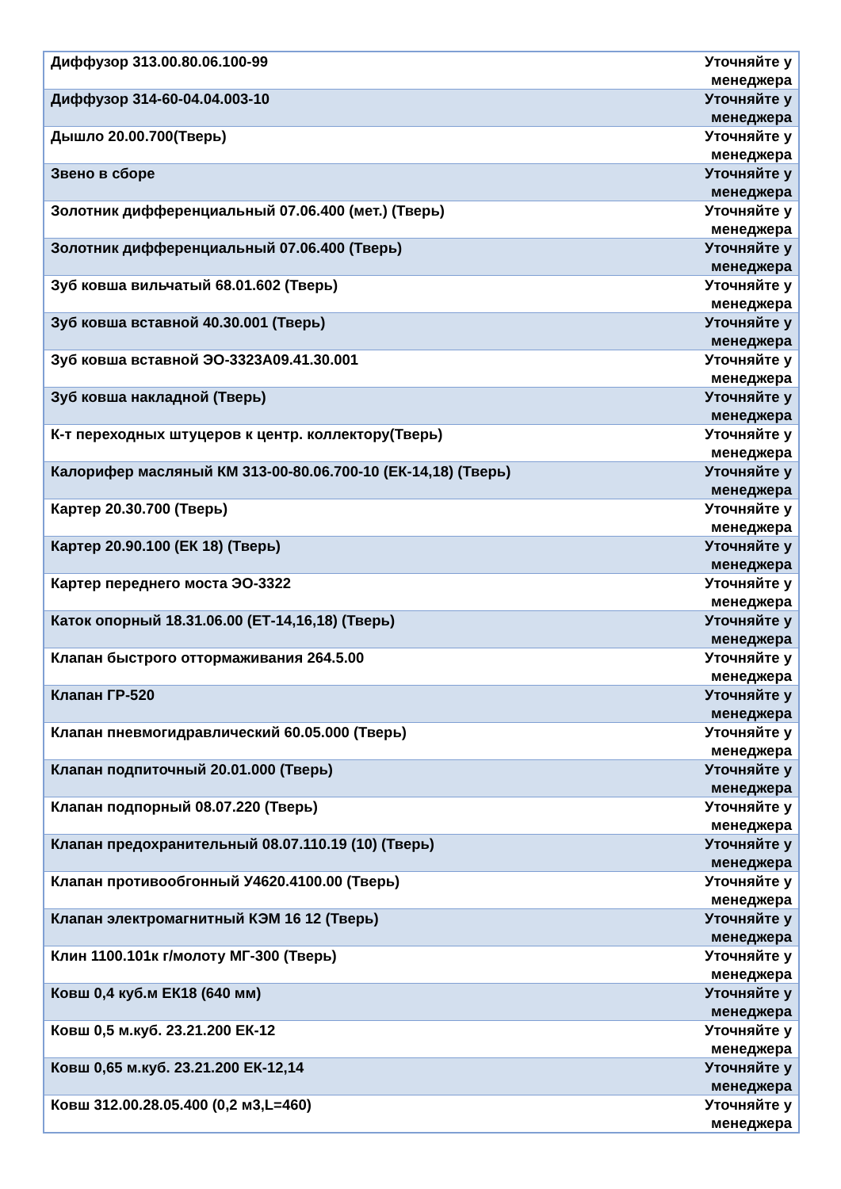| Диффузор 313.00.80.06.100-99 | Уточняйте у менеджера |
| Диффузор 314-60-04.04.003-10 | Уточняйте у менеджера |
| Дышло 20.00.700(Тверь) | Уточняйте у менеджера |
| Звено в сборе | Уточняйте у менеджера |
| Золотник дифференциальный 07.06.400 (мет.) (Тверь) | Уточняйте у менеджера |
| Золотник дифференциальный 07.06.400 (Тверь) | Уточняйте у менеджера |
| Зуб ковша вильчатый 68.01.602 (Тверь) | Уточняйте у менеджера |
| Зуб ковша вставной 40.30.001 (Тверь) | Уточняйте у менеджера |
| Зуб ковша вставной ЭО-3323А09.41.30.001 | Уточняйте у менеджера |
| Зуб ковша накладной (Тверь) | Уточняйте у менеджера |
| К-т переходных штуцеров к центр. коллектору(Тверь) | Уточняйте у менеджера |
| Калорифер масляный КМ 313-00-80.06.700-10 (ЕК-14,18) (Тверь) | Уточняйте у менеджера |
| Картер 20.30.700 (Тверь) | Уточняйте у менеджера |
| Картер 20.90.100 (ЕК 18) (Тверь) | Уточняйте у менеджера |
| Картер переднего моста ЭО-3322 | Уточняйте у менеджера |
| Каток опорный 18.31.06.00 (ЕТ-14,16,18) (Тверь) | Уточняйте у менеджера |
| Клапан быстрого оттормаживания 264.5.00 | Уточняйте у менеджера |
| Клапан ГР-520 | Уточняйте у менеджера |
| Клапан пневмогидравлический 60.05.000 (Тверь) | Уточняйте у менеджера |
| Клапан подпиточный 20.01.000 (Тверь) | Уточняйте у менеджера |
| Клапан подпорный 08.07.220 (Тверь) | Уточняйте у менеджера |
| Клапан предохранительный 08.07.110.19 (10) (Тверь) | Уточняйте у менеджера |
| Клапан противообгонный У4620.4100.00 (Тверь) | Уточняйте у менеджера |
| Клапан электромагнитный КЭМ 16 12 (Тверь) | Уточняйте у менеджера |
| Клин 1100.101к г/молоту МГ-300 (Тверь) | Уточняйте у менеджера |
| Ковш 0,4 куб.м ЕК18 (640 мм) | Уточняйте у менеджера |
| Ковш 0,5 м.куб. 23.21.200 ЕК-12 | Уточняйте у менеджера |
| Ковш 0,65 м.куб. 23.21.200 ЕК-12,14 | Уточняйте у менеджера |
| Ковш 312.00.28.05.400 (0,2 м3,L=460) | Уточняйте у менеджера |